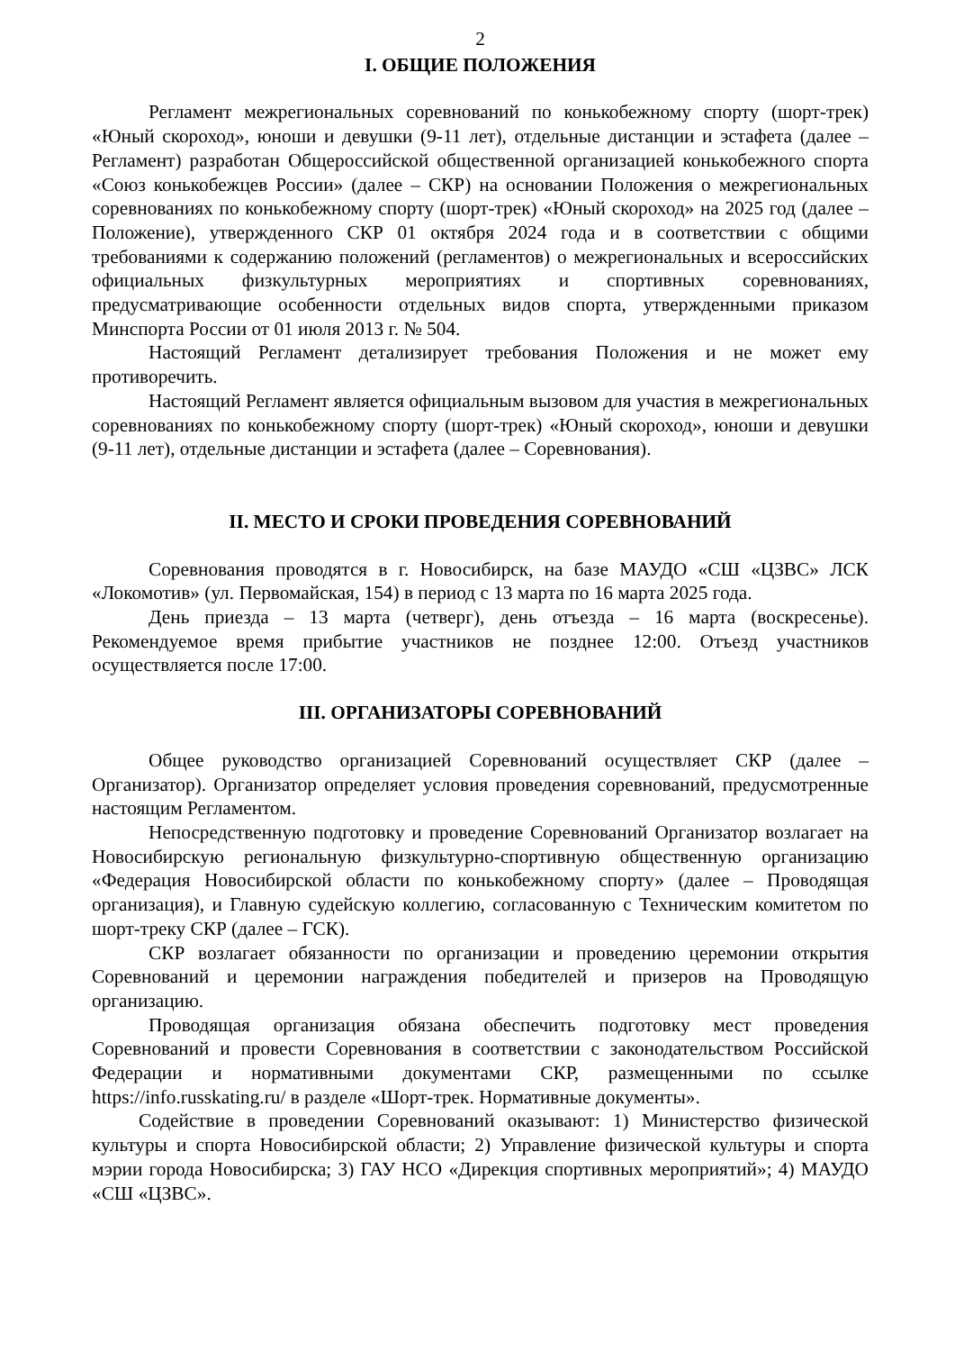2
I. ОБЩИЕ ПОЛОЖЕНИЯ
Регламент межрегиональных соревнований по конькобежному спорту (шорт-трек) «Юный скороход», юноши и девушки (9-11 лет), отдельные дистанции и эстафета (далее – Регламент) разработан Общероссийской общественной организацией конькобежного спорта «Союз конькобежцев России» (далее – СКР) на основании Положения о межрегиональных соревнованиях по конькобежному спорту (шорт-трек) «Юный скороход» на 2025 год (далее – Положение), утвержденного СКР 01 октября 2024 года и в соответствии с общими требованиями к содержанию положений (регламентов) о межрегиональных и всероссийских официальных физкультурных мероприятиях и спортивных соревнованиях, предусматривающие особенности отдельных видов спорта, утвержденными приказом Минспорта России от 01 июля 2013 г. № 504.
Настоящий Регламент детализирует требования Положения и не может ему противоречить.
Настоящий Регламент является официальным вызовом для участия в межрегиональных соревнованиях по конькобежному спорту (шорт-трек) «Юный скороход», юноши и девушки (9-11 лет), отдельные дистанции и эстафета (далее – Соревнования).
II. МЕСТО И СРОКИ ПРОВЕДЕНИЯ СОРЕВНОВАНИЙ
Соревнования проводятся в г. Новосибирск, на базе МАУДО «СШ «ЦЗВС» ЛСК «Локомотив» (ул. Первомайская, 154) в период с 13 марта по 16 марта 2025 года.
День приезда – 13 марта (четверг), день отъезда – 16 марта (воскресенье). Рекомендуемое время прибытие участников не позднее 12:00. Отъезд участников осуществляется после 17:00.
III. ОРГАНИЗАТОРЫ СОРЕВНОВАНИЙ
Общее руководство организацией Соревнований осуществляет СКР (далее – Организатор). Организатор определяет условия проведения соревнований, предусмотренные настоящим Регламентом.
Непосредственную подготовку и проведение Соревнований Организатор возлагает на Новосибирскую региональную физкультурно-спортивную общественную организацию «Федерация Новосибирской области по конькобежному спорту» (далее – Проводящая организация), и Главную судейскую коллегию, согласованную с Техническим комитетом по шорт-треку СКР (далее – ГСК).
СКР возлагает обязанности по организации и проведению церемонии открытия Соревнований и церемонии награждения победителей и призеров на Проводящую организацию.
Проводящая организация обязана обеспечить подготовку мест проведения Соревнований и провести Соревнования в соответствии с законодательством Российской Федерации и нормативными документами СКР, размещенными по ссылке https://info.russkating.ru/ в разделе «Шорт-трек. Нормативные документы».
Содействие в проведении Соревнований оказывают: 1) Министерство физической культуры и спорта Новосибирской области; 2) Управление физической культуры и спорта мэрии города Новосибирска; 3) ГАУ НСО «Дирекция спортивных мероприятий»; 4) МАУДО «СШ «ЦЗВС».